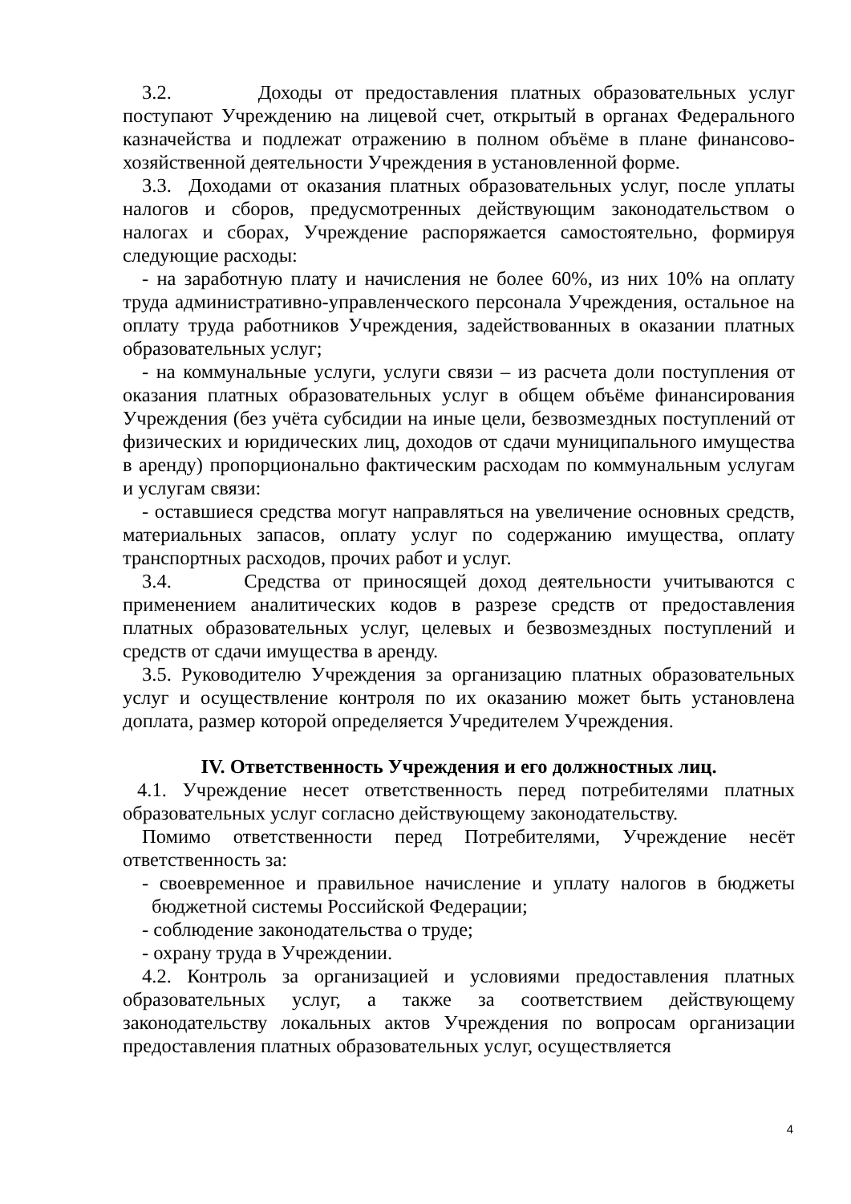3.2. Доходы от предоставления платных образовательных услуг поступают Учреждению на лицевой счет, открытый в органах Федерального казначейства и подлежат отражению в полном объёме в плане финансово-хозяйственной деятельности Учреждения в установленной форме.
3.3. Доходами от оказания платных образовательных услуг, после уплаты налогов и сборов, предусмотренных действующим законодательством о налогах и сборах, Учреждение распоряжается самостоятельно, формируя следующие расходы:
- на заработную плату и начисления не более 60%, из них 10% на оплату труда административно-управленческого персонала Учреждения, остальное на оплату труда работников Учреждения, задействованных в оказании платных образовательных услуг;
- на коммунальные услуги, услуги связи – из расчета доли поступления от оказания платных образовательных услуг в общем объёме финансирования Учреждения (без учёта субсидии на иные цели, безвозмездных поступлений от физических и юридических лиц, доходов от сдачи муниципального имущества в аренду) пропорционально фактическим расходам по коммунальным услугам и услугам связи:
- оставшиеся средства могут направляться на увеличение основных средств, материальных запасов, оплату услуг по содержанию имущества, оплату транспортных расходов, прочих работ и услуг.
3.4. Средства от приносящей доход деятельности учитываются с применением аналитических кодов в разрезе средств от предоставления платных образовательных услуг, целевых и безвозмездных поступлений и средств от сдачи имущества в аренду.
3.5. Руководителю Учреждения за организацию платных образовательных услуг и осуществление контроля по их оказанию может быть установлена доплата, размер которой определяется Учредителем Учреждения.
IV. Ответственность Учреждения и его должностных лиц.
4.1. Учреждение несет ответственность перед потребителями платных образовательных услуг согласно действующему законодательству.
Помимо ответственности перед Потребителями, Учреждение несёт ответственность за:
- своевременное и правильное начисление и уплату налогов в бюджеты бюджетной системы Российской Федерации;
- соблюдение законодательства о труде;
- охрану труда в Учреждении.
4.2. Контроль за организацией и условиями предоставления платных образовательных услуг, а также за соответствием действующему законодательству локальных актов Учреждения по вопросам организации предоставления платных образовательных услуг, осуществляется
4